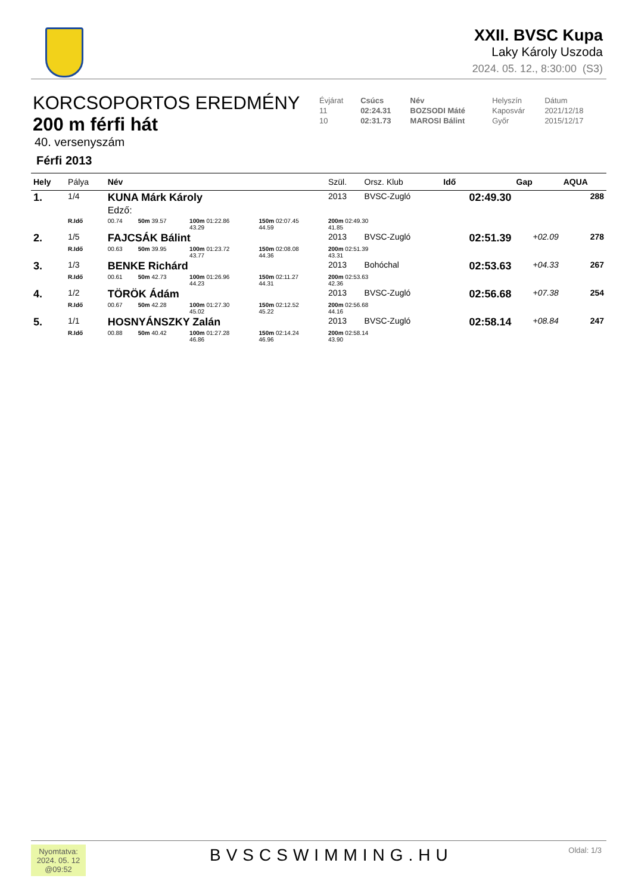XXII. BVSC Kupa
Laky Károly Uszoda
2024. 05. 12., 8:30:00 (S3)
KORCSOPORTOS EREDMÉNY
200 m férfi hát
40. versenyszám
Férfi 2013
| Évjárat | Csúcs | Név | Helyszín | Dátum |
| 11 | 02:24.31 | BOZSODI Máté | Kaposvár | 2021/12/18 |
| 10 | 02:31.73 | MAROSI Bálint | Győr | 2015/12/17 |
| Hely | Pálya | Név | | | | Szül. | Orsz. Klub | | Idő | Gap | AQUA |
| --- | --- | --- | --- | --- | --- | --- | --- | --- | --- | --- | --- |
| 1. | 1/4 | KUNA Márk Károly Edző: | | | | 2013 | BVSC-Zugló | | 02:49.30 | | 288 |
| | R.Idő | 00.74 | 50m 39.57 | 100m 01:22.86 43.29 | 150m 02:07.45 44.59 | 200m 02:49.30 41.85 | | | | | |
| 2. | 1/5 | FAJCSÁK Bálint | | | | 2013 | BVSC-Zugló | | 02:51.39 | +02.09 | 278 |
| | R.Idő | 00.63 | 50m 39.95 | 100m 01:23.72 43.77 | 150m 02:08.08 44.36 | 200m 02:51.39 43.31 | | | | | |
| 3. | 1/3 | BENKE Richárd | | | | 2013 | Bohóchal | | 02:53.63 | +04.33 | 267 |
| | R.Idő | 00.61 | 50m 42.73 | 100m 01:26.96 44.23 | 150m 02:11.27 44.31 | 200m 02:53.63 42.36 | | | | | |
| 4. | 1/2 | TÖRÖK Ádám | | | | 2013 | BVSC-Zugló | | 02:56.68 | +07.38 | 254 |
| | R.Idő | 00.67 | 50m 42.28 | 100m 01:27.30 45.02 | 150m 02:12.52 45.22 | 200m 02:56.68 44.16 | | | | | |
| 5. | 1/1 | HOSNYÁNSZKY Zalán | | | | 2013 | BVSC-Zugló | | 02:58.14 | +08.84 | 247 |
| | R.Idő | 00.88 | 50m 40.42 | 100m 01:27.28 46.86 | 150m 02:14.24 46.96 | 200m 02:58.14 43.90 | | | | | |
Nyomtatva:
2024. 05. 12
@09:52
BVSCSWIMMING.HU Oldal: 1/3